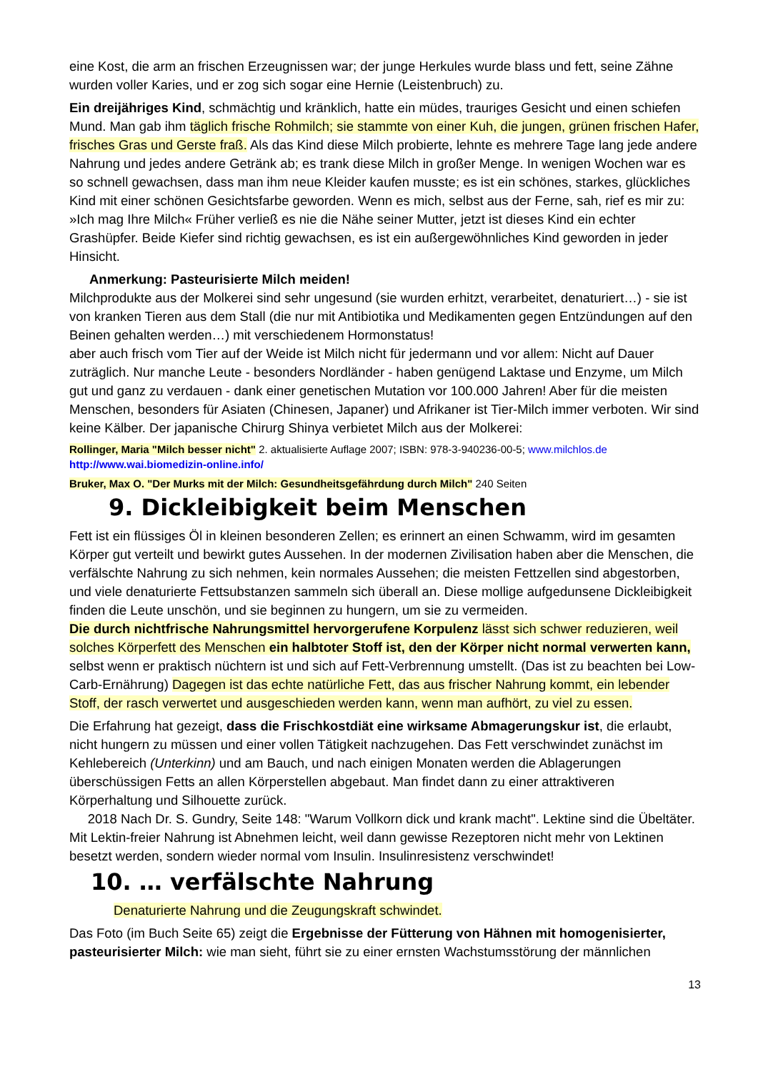eine Kost, die arm an frischen Erzeugnissen war; der junge Herkules wurde blass und fett, seine Zähne wurden voller Karies, und er zog sich sogar eine Hernie (Leistenbruch) zu.
Ein dreijähriges Kind, schmächtig und kränklich, hatte ein müdes, trauriges Gesicht und einen schiefen Mund. Man gab ihm täglich frische Rohmilch; sie stammte von einer Kuh, die jungen, grünen frischen Hafer, frisches Gras und Gerste fraß. Als das Kind diese Milch probierte, lehnte es mehrere Tage lang jede andere Nahrung und jedes andere Getränk ab; es trank diese Milch in großer Menge. In wenigen Wochen war es so schnell gewachsen, dass man ihm neue Kleider kaufen musste; es ist ein schönes, starkes, glückliches Kind mit einer schönen Gesichtsfarbe geworden. Wenn es mich, selbst aus der Ferne, sah, rief es mir zu: »Ich mag Ihre Milch« Früher verließ es nie die Nähe seiner Mutter, jetzt ist dieses Kind ein echter Grashüpfer. Beide Kiefer sind richtig gewachsen, es ist ein außergewöhnliches Kind geworden in jeder Hinsicht.
Anmerkung: Pasteurisierte Milch meiden!
Milchprodukte aus der Molkerei sind sehr ungesund (sie wurden erhitzt, verarbeitet, denaturiert…) - sie ist von kranken Tieren aus dem Stall (die nur mit Antibiotika und Medikamenten gegen Entzündungen auf den Beinen gehalten werden…) mit verschiedenem Hormonstatus!
aber auch frisch vom Tier auf der Weide ist Milch nicht für jedermann und vor allem: Nicht auf Dauer zuträglich. Nur manche Leute - besonders Nordländer - haben genügend Laktase und Enzyme, um Milch gut und ganz zu verdauen - dank einer genetischen Mutation vor 100.000 Jahren! Aber für die meisten Menschen, besonders für Asiaten (Chinesen, Japaner) und Afrikaner ist Tier-Milch immer verboten. Wir sind keine Kälber. Der japanische Chirurg Shinya verbietet Milch aus der Molkerei:
Rollinger, Maria "Milch besser nicht" 2. aktualisierte Auflage 2007; ISBN: 978-3-940236-00-5; www.milchlos.de
http://www.wai.biomedizin-online.info/
Bruker, Max O. "Der Murks mit der Milch: Gesundheitsgefährdung durch Milch" 240 Seiten
9. Dickleibigkeit beim Menschen
Fett ist ein flüssiges Öl in kleinen besonderen Zellen; es erinnert an einen Schwamm, wird im gesamten Körper gut verteilt und bewirkt gutes Aussehen. In der modernen Zivilisation haben aber die Menschen, die verfälschte Nahrung zu sich nehmen, kein normales Aussehen; die meisten Fettzellen sind abgestorben, und viele denaturierte Fettsubstanzen sammeln sich überall an. Diese mollige aufgedunsene Dickleibigkeit finden die Leute unschön, und sie beginnen zu hungern, um sie zu vermeiden.
Die durch nichtfrische Nahrungsmittel hervorgerufene Korpulenz lässt sich schwer reduzieren, weil solches Körperfett des Menschen ein halbtoter Stoff ist, den der Körper nicht normal verwerten kann, selbst wenn er praktisch nüchtern ist und sich auf Fett-Verbrennung umstellt. (Das ist zu beachten bei Low-Carb-Ernährung) Dagegen ist das echte natürliche Fett, das aus frischer Nahrung kommt, ein lebender Stoff, der rasch verwertet und ausgeschieden werden kann, wenn man aufhört, zu viel zu essen.
Die Erfahrung hat gezeigt, dass die Frischkostdiät eine wirksame Abmagerungskur ist, die erlaubt, nicht hungern zu müssen und einer vollen Tätigkeit nachzugehen. Das Fett verschwindet zunächst im Kehlebereich (Unterkinn) und am Bauch, und nach einigen Monaten werden die Ablagerungen überschüssigen Fetts an allen Körperstellen abgebaut. Man findet dann zu einer attraktiveren Körperhaltung und Silhouette zurück.
2018 Nach Dr. S. Gundry, Seite 148: "Warum Vollkorn dick und krank macht". Lektine sind die Übeltäter. Mit Lektin-freier Nahrung ist Abnehmen leicht, weil dann gewisse Rezeptoren nicht mehr von Lektinen besetzt werden, sondern wieder normal vom Insulin. Insulinresistenz verschwindet!
10. … verfälschte Nahrung
Denaturierte Nahrung und die Zeugungskraft schwindet.
Das Foto (im Buch Seite 65) zeigt die Ergebnisse der Fütterung von Hähnen mit homogenisierter, pasteurisierter Milch: wie man sieht, führt sie zu einer ernsten Wachstumsstörung der männlichen
13